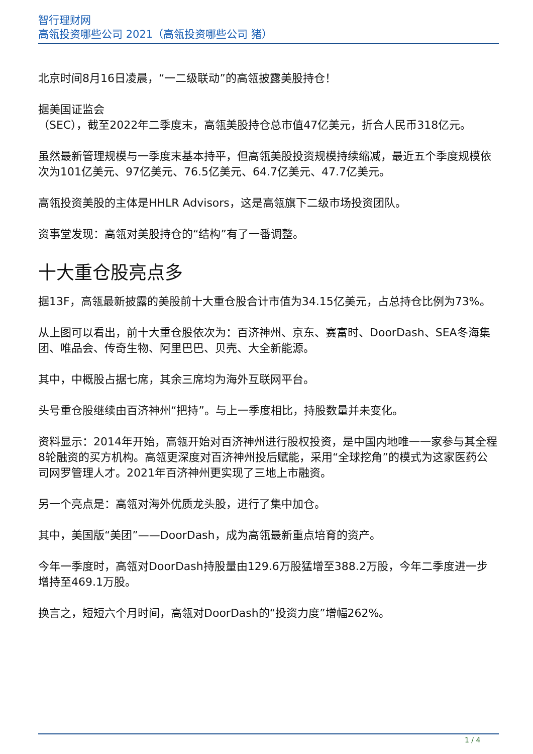智行理财网
高瓴投资哪些公司 2021（高瓴投资哪些公司 猪）
北京时间8月16日凌晨，“一二级联动”的高瓴披露美股持仓！
据美国证监会
（SEC），截至2022年二季度末，高瓴美股持仓总市值47亿美元，折合人民币318亿元。
虽然最新管理规模与一季度末基本持平，但高瓴美股投资规模持续缩减，最近五个季度规模依次为101亿美元、97亿美元、76.5亿美元、64.7亿美元、47.7亿美元。
高瓴投资美股的主体是HHLR Advisors，这是高瓴旗下二级市场投资团队。
资事堂发现：高瓴对美股持仓的“结构”有了一番调整。
十大重仓股亮点多
据13F，高瓴最新披露的美股前十大重仓股合计市值为34.15亿美元，占总持仓比例为73%。
从上图可以看出，前十大重仓股依次为：百济神州、京东、赛富时、DoorDash、SEA冬海集团、唯品会、传奇生物、阿里巴巴、贝壳、大全新能源。
其中，中概股占据七席，其余三席均为海外互联网平台。
头号重仓股继续由百济神州“把持”。与上一季度相比，持股数量并未变化。
资料显示：2014年开始，高瓴开始对百济神州进行股权投资，是中国内地唯一一家参与其全程8轮融资的买方机构。高瓴更深度对百济神州投后赋能，采用“全球挖角”的模式为这家医药公司网罗管理人才。2021年百济神州更实现了三地上市融资。
另一个亮点是：高瓴对海外优质龙头股，进行了集中加仓。
其中，美国版“美团”——DoorDash，成为高瓴最新重点培育的资产。
今年一季度时，高瓴对DoorDash持股量由129.6万股猛增至388.2万股，今年二季度进一步增持至469.1万股。
换言之，短短六个月时间，高瓴对DoorDash的“投资力度”增幅262%。
1 / 4